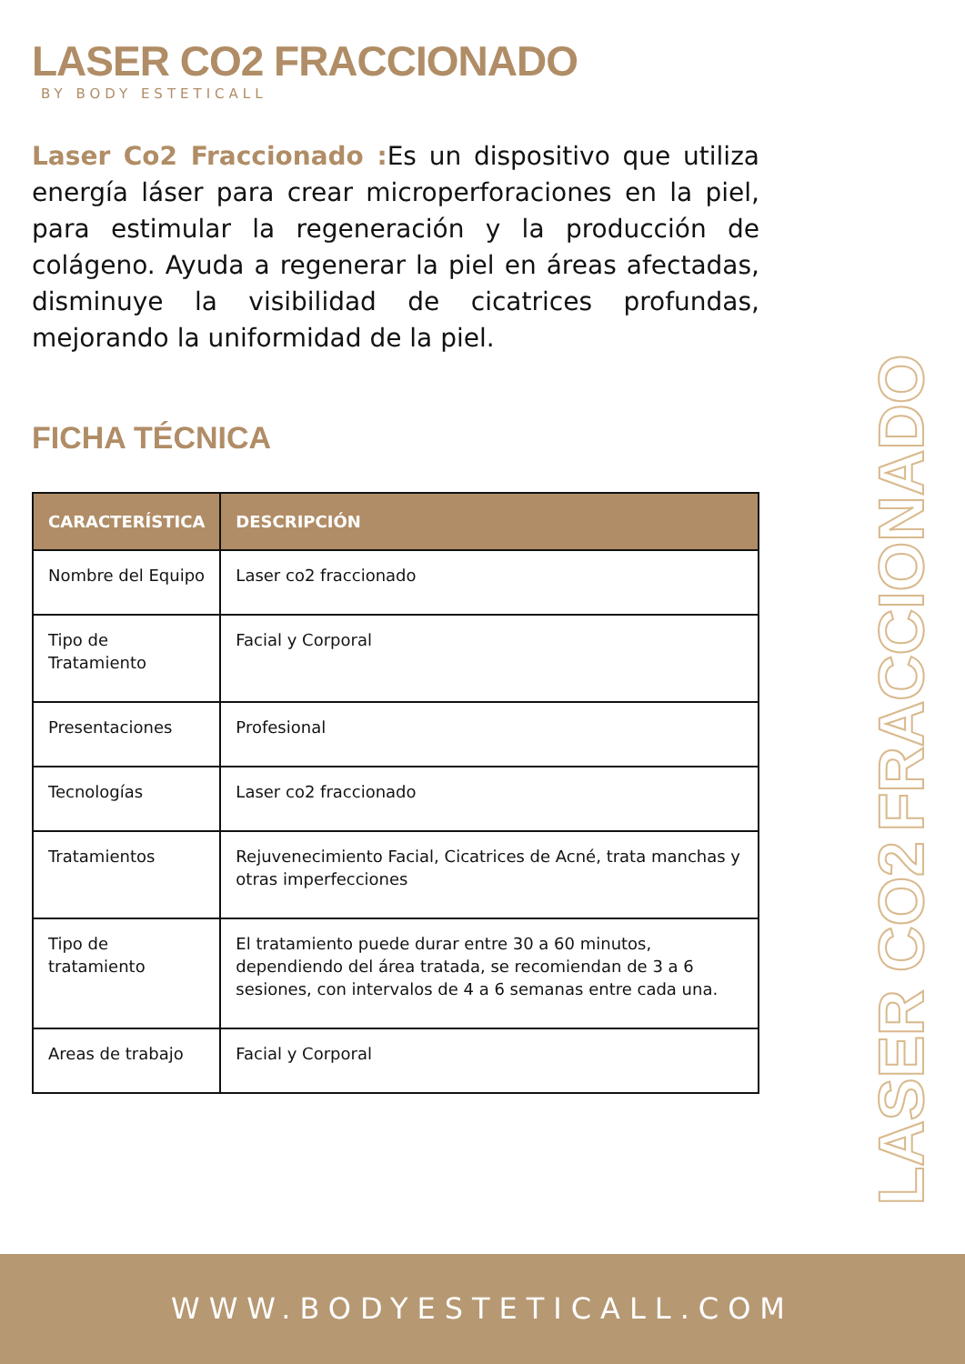LASER CO2 FRACCIONADO
BY BODY ESTETICALL
Laser Co2 Fraccionado : Es un dispositivo que utiliza energía láser para crear microperforaciones en la piel, para estimular la regeneración y la producción de colágeno. Ayuda a regenerar la piel en áreas afectadas, disminuye la visibilidad de cicatrices profundas, mejorando la uniformidad de la piel.
FICHA TÉCNICA
| CARACTERÍSTICA | DESCRIPCIÓN |
| --- | --- |
| Nombre del Equipo | Laser co2 fraccionado |
| Tipo de Tratamiento | Facial y Corporal |
| Presentaciones | Profesional |
| Tecnologías | Laser co2 fraccionado |
| Tratamientos | Rejuvenecimiento Facial, Cicatrices de Acné, trata manchas y otras imperfecciones |
| Tipo de tratamiento | El tratamiento puede durar entre 30 a 60 minutos, dependiendo del área tratada, se recomiendan de 3 a 6 sesiones, con intervalos de 4 a 6 semanas entre cada una. |
| Areas de trabajo | Facial y Corporal |
LASER CO2 FRACCIONADO
WWW.BODYESTETICALL.COM